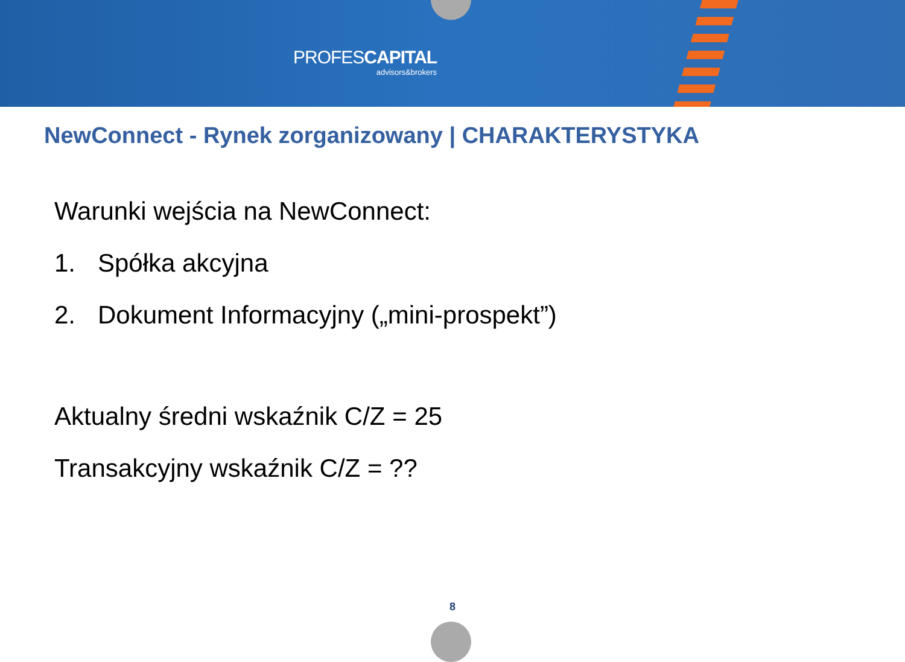PROFESCAPITAL
advisors&brokers
NewConnect - Rynek zorganizowany | CHARAKTERYSTYKA
Warunki wejścia na NewConnect:
1. Spółka akcyjna
2. Dokument Informacyjny („mini-prospekt”)
Aktualny średni wskaźnik C/Z = 25
Transakcyjny wskaźnik C/Z = ??
8